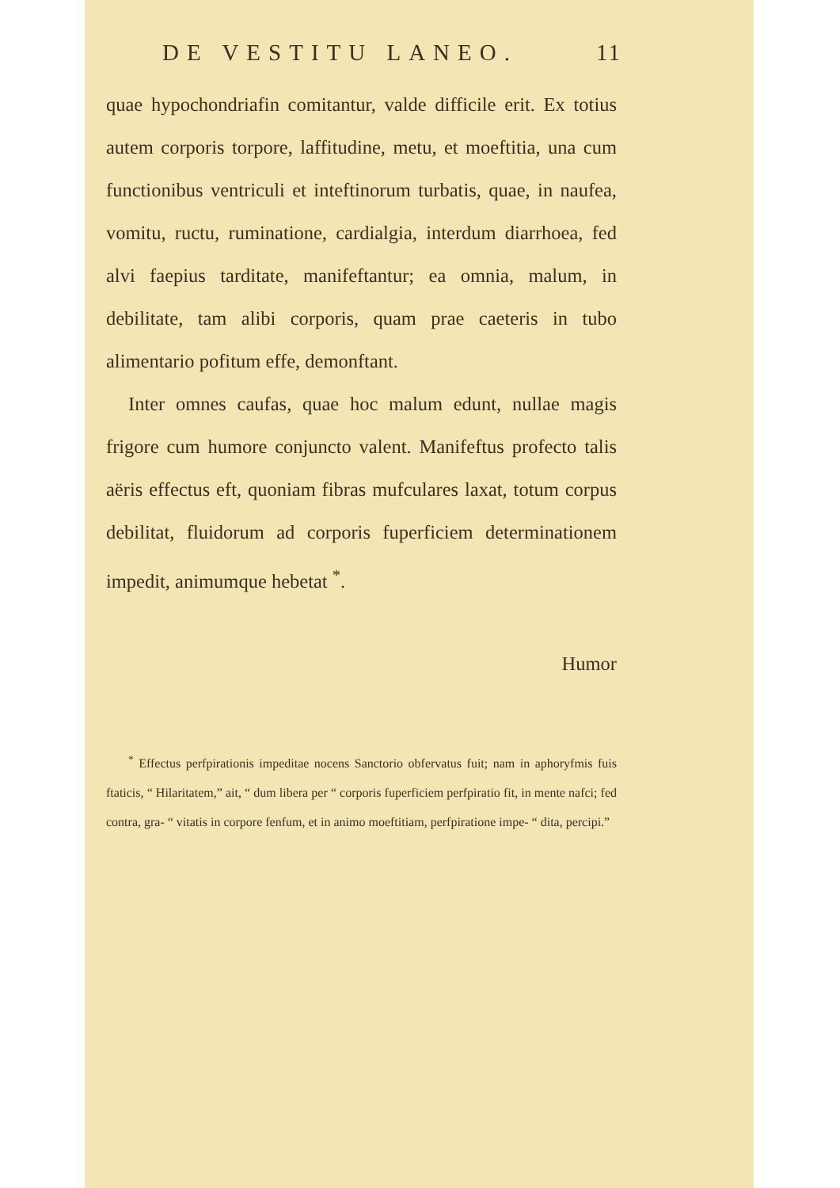DE VESTITU LANEO. 11
quae hypochondriafin comitantur, valde difficile erit. Ex totius autem corporis torpore, laffitudine, metu, et moeftitia, una cum functionibus ventriculi et inteftinorum turbatis, quae, in naufea, vomitu, ructu, ruminatione, cardialgia, interdum diarrhoea, fed alvi faepius tarditate, manifeftantur; ea omnia, malum, in debilitate, tam alibi corporis, quam prae caeteris in tubo alimentario pofitum effe, demonftant.
Inter omnes caufas, quae hoc malum edunt, nullae magis frigore cum humore conjuncto valent. Manifeftus profecto talis aëris effectus eft, quoniam fibras mufculares laxat, totum corpus debilitat, fluidorum ad corporis fuperficiem determinationem impedit, animumque hebetat <sup>*</sup>.
Humor
<sup>*</sup> Effectus perfpirationis impeditae nocens Sanctorio obfervatus fuit; nam in aphoryfmis fuis ftaticis, “ Hilaritatem,” ait, “ dum libera per “ corporis fuperficiem perfpiratio fit, in mente nafci; fed contra, gra- “ vitatis in corpore fenfum, et in animo moeftitiam, perfpiratione impe- “ dita, percipi.”